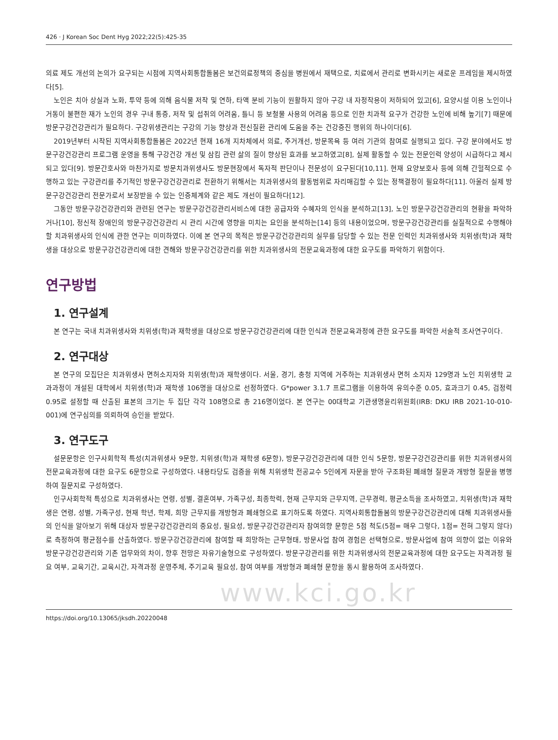426 · J Korean Soc Dent Hyg 2022;22(5):425-35
의료 제도 개선의 논의가 요구되는 시점에 지역사회통합돌봄은 보건의료정책의 중심을 병원에서 재택으로, 치료에서 관리로 변화시키는 새로운 프레임을 제시하였다[5].
노인은 치아 상실과 노화, 투약 등에 의해 음식물 저작 및 연하, 타액 분비 기능이 원활하지 않아 구강 내 자정작용이 저하되어 있고[6], 요양시설 이용 노인이나 거동이 불편한 재가 노인의 경우 구내 통증, 저작 및 섭취의 어려움, 틀니 등 보철물 사용의 어려움 등으로 인한 치과적 요구가 건강한 노인에 비해 높기[7] 때문에 방문구강건강관리가 필요하다. 구강위생관리는 구강의 기능 향상과 전신질환 관리에 도움을 주는 건강증진 행위의 하나이다[6].
2019년부터 시작된 지역사회통합돌봄은 2022년 현재 16개 지차체에서 의료, 주거개선, 방문목욕 등 여러 기관의 참여로 실행되고 있다. 구강 분야에서도 방문구강건강관리 프로그램 운영을 통해 구강건강 개선 및 삼킴 관련 삶의 질이 향상된 효과를 보고하였고[8], 실제 활동할 수 있는 전문인력 양성이 시급하다고 제시되고 있다[9]. 방문간호사와 마찬가지로 방문치과위생사도 방문현장에서 독자적 판단이나 전문성이 요구된다[10,11]. 현재 요양보호사 등에 의해 간헐적으로 수행하고 있는 구강관리를 주기적인 방문구강건강관리로 전환하기 위해서는 치과위생사의 활동범위로 자리매김할 수 있는 정책결정이 필요하다[11]. 아울러 실제 방문구강건강관리 전문가로서 보장받을 수 있는 인증체계와 같은 제도 개선이 필요하다[12].
그동안 방문구강건강관리와 관련된 연구는 방문구강건강관리서비스에 대한 공급자와 수혜자의 인식을 분석하고[13], 노인 방문구강건강관리의 현황을 파악하거나[10], 정신적 장애인의 방문구강건강관리 시 관리 시간에 영향을 미치는 요인을 분석하는[14] 등의 내용이었으며, 방문구강건강관리를 실질적으로 수행해야 할 치과위생사의 인식에 관한 연구는 미미하였다. 이에 본 연구의 목적은 방문구강건강관리의 실무를 담당할 수 있는 전문 인력인 치과위생사와 치위생(학)과 재학생을 대상으로 방문구강건강관리에 대한 견해와 방문구강건강관리를 위한 치과위생사의 전문교육과정에 대한 요구도를 파악하기 위함이다.
연구방법
1. 연구설계
본 연구는 국내 치과위생사와 치위생(학)과 재학생을 대상으로 방문구강건강관리에 대한 인식과 전문교육과정에 관한 요구도를 파악한 서술적 조사연구이다.
2. 연구대상
본 연구의 모집단은 치과위생사 면허소지자와 치위생(학)과 재학생이다. 서울, 경기, 충청 지역에 거주하는 치과위생사 면허 소지자 129명과 노인 치위생학 교과과정이 개설된 대학에서 치위생(학)과 재학생 106명을 대상으로 선정하였다. G*power 3.1.7 프로그램을 이용하여 유의수준 0.05, 효과크기 0.45, 검정력 0.95로 설정할 때 산출된 표본의 크기는 두 집단 각각 108명으로 총 216명이었다. 본 연구는 00대학교 기관생명윤리위원회(IRB: DKU IRB 2021-10-010-001)에 연구심의를 의뢰하여 승인을 받았다.
3. 연구도구
설문문항은 인구사회학적 특성(치과위생사 9문항, 치위생(학)과 재학생 6문항), 방문구강건강관리에 대한 인식 5문항, 방문구강건강관리를 위한 치과위생사의 전문교육과정에 대한 요구도 6문항으로 구성하였다. 내용타당도 검증을 위해 치위생학 전공교수 5인에게 자문을 받아 구조화된 폐쇄형 질문과 개방형 질문을 병행하여 질문지로 구성하였다.
인구사회학적 특성으로 치과위생사는 연령, 성별, 결혼여부, 가족구성, 최종학력, 현재 근무지와 근무지역, 근무경력, 평균소득을 조사하였고, 치위생(학)과 재학생은 연령, 성별, 가족구성, 현재 학년, 학제, 희망 근무지를 개방형과 폐쇄형으로 표기하도록 하였다. 지역사회통합돌봄의 방문구강건강관리에 대해 치과위생사들의 인식을 알아보기 위해 대상자 방문구강건강관리의 중요성, 필요성, 방문구강건강관리자 참여의향 문항은 5점 척도(5점= 매우 그렇다, 1점= 전혀 그렇지 않다)로 측정하여 평균점수를 산출하였다. 방문구강건강관리에 참여할 때 희망하는 근무형태, 방문사업 참여 경험은 선택형으로, 방문사업에 참여 의향이 없는 이유와 방문구강건강관리와 기존 업무와의 차이, 향후 전망은 자유기술형으로 구성하였다. 방문구강관리를 위한 치과위생사의 전문교육과정에 대한 요구도는 자격과정 필요 여부, 교육기간, 교육시간, 자격과정 운영주체, 주기교육 필요성, 참여 여부를 개방형과 폐쇄형 문항을 동시 활용하여 조사하였다.
www.kci.go.kr
https://doi.org/10.13065/jksdh.20220048